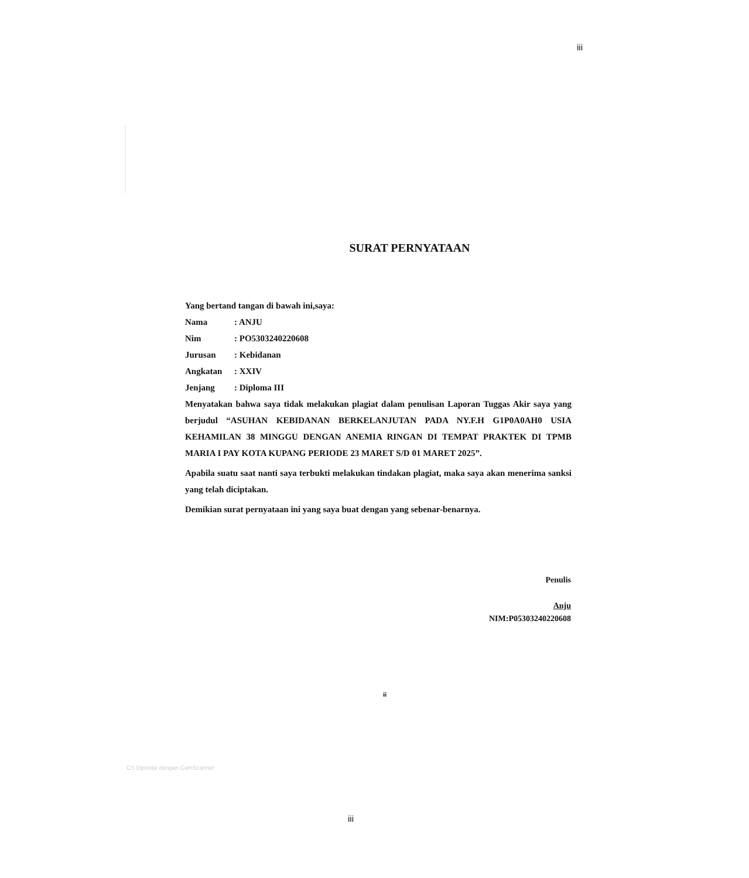iii
SURAT PERNYATAAN
Yang bertand tangan di bawah ini,saya:
Nama: ANJU
Nim: PO5303240220608
Jurusan: Kebidanan
Angkatan: XXIV
Jenjang: Diploma III
Menyatakan bahwa saya tidak melakukan plagiat dalam penulisan Laporan Tuggas Akir saya yang berjudul “ASUHAN KEBIDANAN BERKELANJUTAN PADA NY.F.H G1P0A0AH0 USIA KEHAMILAN 38 MINGGU DENGAN ANEMIA RINGAN DI TEMPAT PRAKTEK DI TPMB MARIA I PAY KOTA KUPANG PERIODE 23 MARET S/D 01 MARET 2025”.
Apabila suatu saat nanti saya terbukti melakukan tindakan plagiat, maka saya akan menerima sanksi yang telah diciptakan.
Demikian surat pernyataan ini yang saya buat dengan yang sebenar-benarnya.
Penulis
Anju
NIM:P05303240220608
ii
CS Dipindai dengan CamScanner
iii